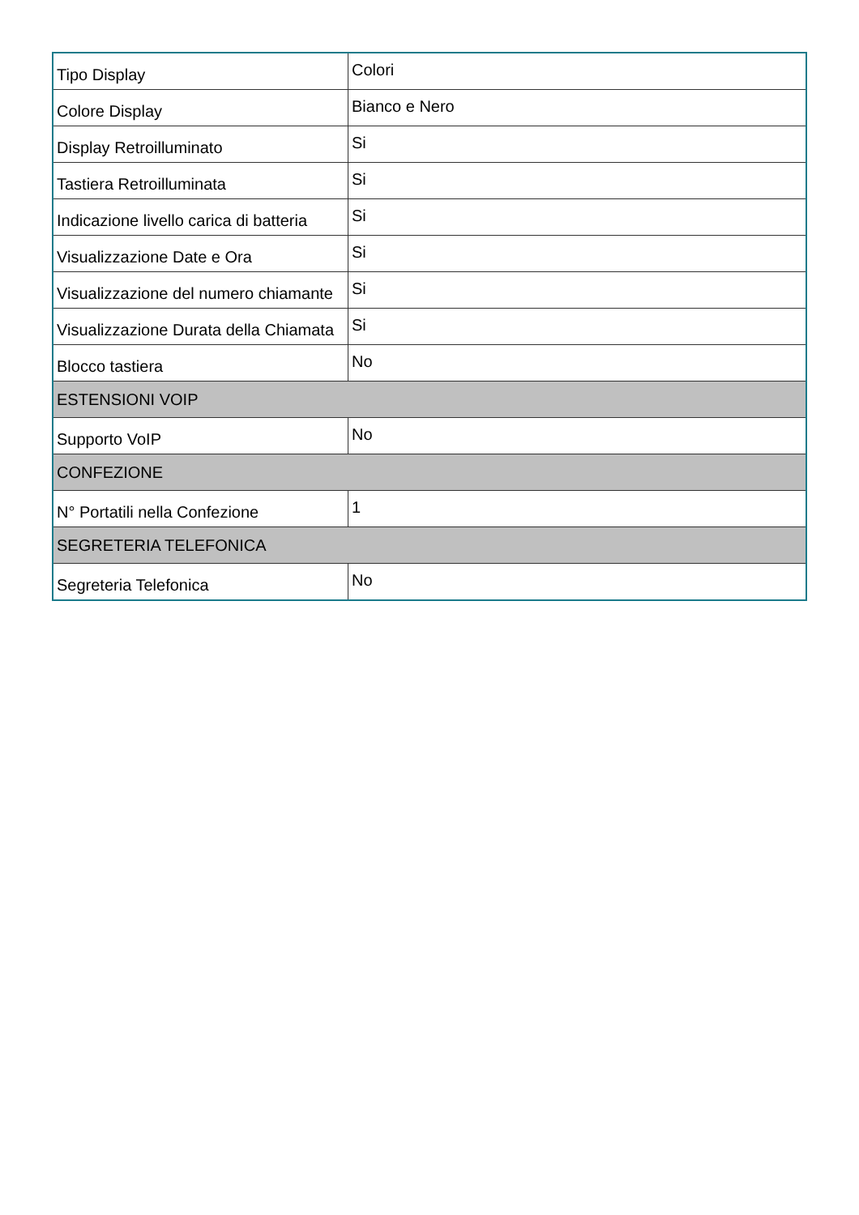| Tipo Display | Colori |
| Colore Display | Bianco e Nero |
| Display Retroilluminato | Si |
| Tastiera Retroilluminata | Si |
| Indicazione livello carica di batteria | Si |
| Visualizzazione Date e Ora | Si |
| Visualizzazione del numero chiamante | Si |
| Visualizzazione Durata della Chiamata | Si |
| Blocco tastiera | No |
| ESTENSIONI VOIP | |
| Supporto VoIP | No |
| CONFEZIONE | |
| N° Portatili nella Confezione | 1 |
| SEGRETERIA TELEFONICA | |
| Segreteria Telefonica | No |